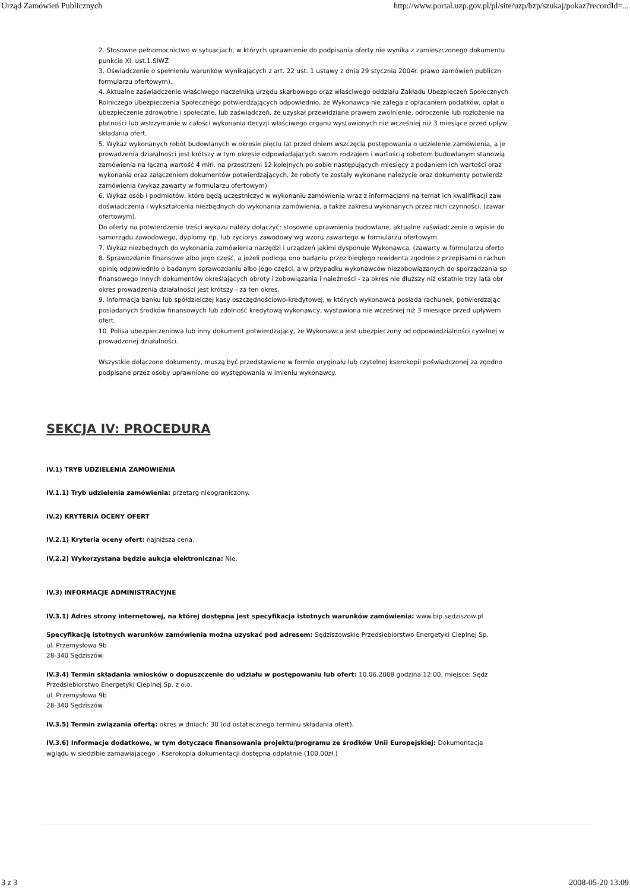Urząd Zamówień Publicznych http://www.portal.uzp.gov.pl/pl/site/uzp/bzp/szukaj/pokaz?recordId=...
2. Stosowne pełnomocnictwo w sytuacjach, w których uprawnienie do podpisania oferty nie wynika z zamieszczonego dokumentu
punkcie XI. ust.1.SIWZ
3. Oświadczenie o spełnieniu warunków wynikających z art. 22 ust. 1 ustawy z dnia 29 stycznia 2004r. prawo zamówień publiczn
formularzu ofertowym).
4. Aktualne zaświadczenie właściwego naczelnika urzędu skarbowego oraz właściwego oddziału Zakładu Ubezpieczeń Społecznych
Rolniczego Ubezpieczenia Społecznego potwierdzających odpowiednio, że Wykonawca nie zalega z opłacaniem podatków, opłat o
ubezpieczenie zdrowotne i społeczne, lub zaświadczeń, że uzyskał przewidziane prawem zwolnienie, odroczenie lub rozłożenie na
płatności lub wstrzymanie w całości wykonania decyzji właściwego organu wystawionych nie wcześniej niż 3 miesiące przed upływ
składania ofert.
5. Wykaz wykonanych robót budowlanych w okresie pięciu lat przed dniem wszczęcia postępowania o udzielenie zamówienia, a je
prowadzenia działalności jest krótszy w tym okresie odpowiadających swoim rodzajem i wartością robotom budowlanym stanowią
zamówienia na łączną wartość 4 mln. na przestrzeni 12 kolejnych po sobie następujących miesięcy z podaniem ich wartości oraz
wykonania oraz załączeniem dokumentów potwierdzających, że roboty te zostały wykonane należycie oraz dokumenty potwierdz
zamówienia (wykaz zawarty w formularzu ofertowym)
6. Wykaz osób i podmiotów, które będą uczestniczyć w wykonaniu zamówienia wraz z informacjami na temat ich kwalifikacji zaw
doświadczenia i wykształcenia niezbędnych do wykonania zamówienia, a także zakresu wykonanych przez nich czynności. (zawar
ofertowym).
Do oferty na potwierdzenie treści wykazu należy dołączyć: stosowne uprawnienia budowlane, aktualne zaświadczenie o wpisie do
samorządu zawodowego, dyplomy itp. lub życiorys zawodowy wg wzoru zawartego w formularzu ofertowym.
7. Wykaz niezbędnych do wykonania zamówienia narzędzi i urządzeń jakimi dysponuje Wykonawca. (zawarty w formularzu oferto
8. Sprawozdanie finansowe albo jego część, a jeżeli podlega ono badaniu przez biegłego rewidenta zgodnie z przepisami o rachun
opinię odpowiednio o badanym sprawozdaniu albo jego części, a w przypadku wykonawców niezobowiązanych do sporządzania sp
finansowego innych dokumentów określających obroty i zobowiązania i należności - za okres nie dłuższy niż ostatnie trzy lata obr
okres prowadzenia działalności jest krótszy - za ten okres.
9. Informacja banku lub spółdzielczej kasy oszczędnościowo-kredytowej, w których wykonawca posiada rachunek, potwierdzając
posiadanych środków finansowych lub zdolność kredytową wykonawcy, wystawiona nie wcześniej niż 3 miesiące przed upływem
ofert.
10. Polisa ubezpieczeniowa lub inny dokument potwierdzający, że Wykonawca jest ubezpieczony od odpowiedzialności cywilnej w
prowadzonej działalności.
Wszystkie dołączone dokumenty, muszą być przedstawione w formie oryginału lub czytelnej kserokopii poświadczonej za zgodno
podpisane przez osoby uprawnione do występowania w imieniu wykonawcy.
SEKCJA IV: PROCEDURA
IV.1) TRYB UDZIELENIA ZAMÓWIENIA
IV.1.1) Tryb udzielenia zamówienia: przetarg nieograniczony.
IV.2) KRYTERIA OCENY OFERT
IV.2.1) Kryteria oceny ofert: najniższa cena.
IV.2.2) Wykorzystana będzie aukcja elektroniczna: Nie.
IV.3) INFORMACJE ADMINISTRACYJNE
IV.3.1) Adres strony internetowej, na której dostępna jest specyfikacja istotnych warunków zamówienia: www.bip.sedziszow.pl
Specyfikację istotnych warunków zamówienia można uzyskać pod adresem: Sędziszowskie Przedsiebiorstwo Energetyki Cieplnej Sp.
ul. Przemysłowa 9b
28-340 Sędziszów.
IV.3.4) Termin składania wniosków o dopuszczenie do udziału w postępowaniu lub ofert: 10.06.2008 godzina 12:00, miejsce: Sędz
Przedsiebiorstwo Energetyki Cieplnej Sp. z o.o.
ul. Przemysłowa 9b
28-340 Sędziszów.
IV.3.5) Termin związania ofertą: okres w dniach: 30 (od ostatecznego terminu składania ofert).
IV.3.6) Informacje dodatkowe, w tym dotyczące finansowania projektu/programu ze środków Unii Europejskiej: Dokumentacja
wglądu w siedzibie zamawiajacego . Kserokopia dokumentacji dostępna odpłatnie (100,00zł.)
3 z 3 2008-05-20 13:09